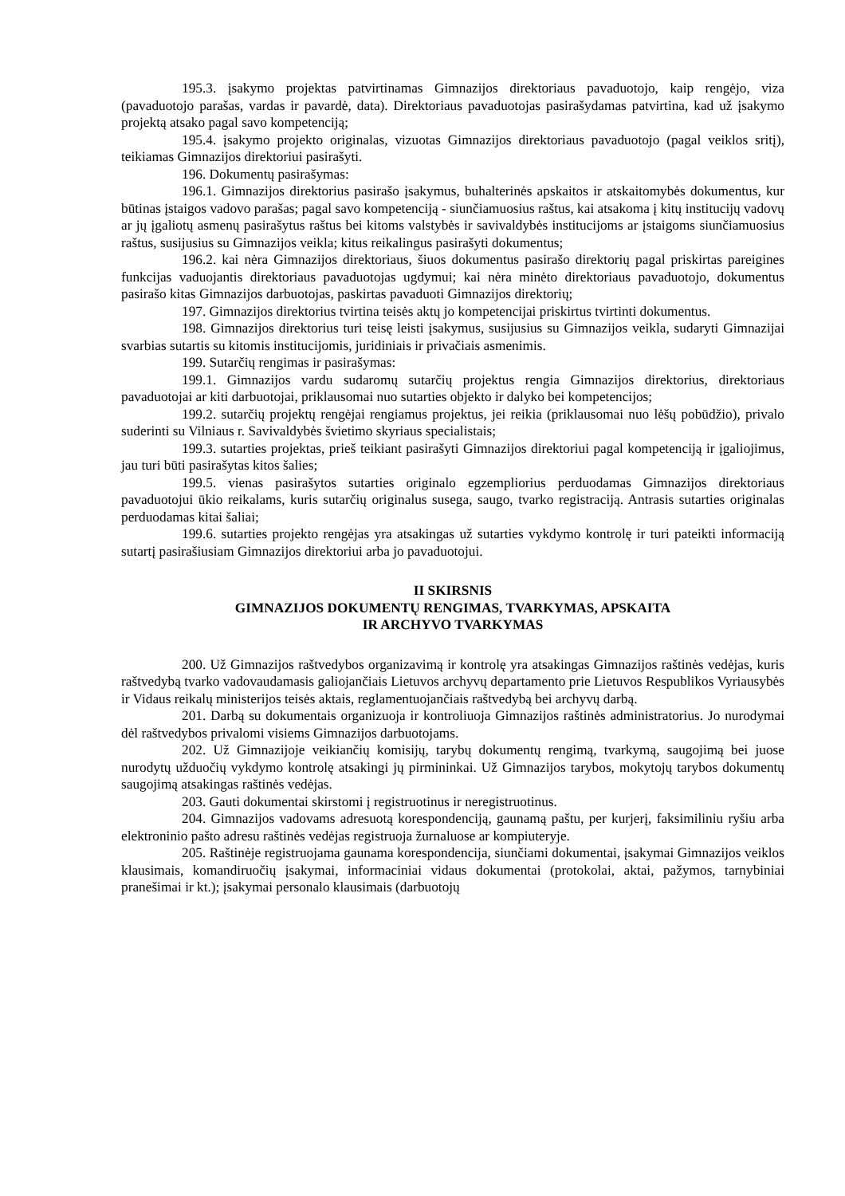195.3. įsakymo projektas patvirtinamas Gimnazijos direktoriaus pavaduotojo, kaip rengėjo, viza (pavaduotojo parašas, vardas ir pavardė, data). Direktoriaus pavaduotojas pasirašydamas patvirtina, kad už įsakymo projektą atsako pagal savo kompetenciją;
195.4. įsakymo projekto originalas, vizuotas Gimnazijos direktoriaus pavaduotojo (pagal veiklos sritį), teikiamas Gimnazijos direktoriui pasirašyti.
196. Dokumentų pasirašymas:
196.1. Gimnazijos direktorius pasirašo įsakymus, buhalterinės apskaitos ir atskaitomybės dokumentus, kur būtinas įstaigos vadovo parašas; pagal savo kompetenciją - siunčiamuosius raštus, kai atsakoma į kitų institucijų vadovų ar jų įgaliotų asmenų pasirašytus raštus bei kitoms valstybės ir savivaldybės institucijoms ar įstaigoms siunčiamuosius raštus, susijusius su Gimnazijos veikla; kitus reikalingus pasirašyti dokumentus;
196.2. kai nėra Gimnazijos direktoriaus, šiuos dokumentus pasirašo direktorių pagal priskirtas pareigines funkcijas vaduojantis direktoriaus pavaduotojas ugdymui; kai nėra minėto direktoriaus pavaduotojo, dokumentus pasirašo kitas Gimnazijos darbuotojas, paskirtas pavaduoti Gimnazijos direktorių;
197. Gimnazijos direktorius tvirtina teisės aktų jo kompetencijai priskirtus tvirtinti dokumentus.
198. Gimnazijos direktorius turi teisę leisti įsakymus, susijusius su Gimnazijos veikla, sudaryti Gimnazijai svarbias sutartis su kitomis institucijomis, juridiniais ir privačiais asmenimis.
199. Sutarčių rengimas ir pasirašymas:
199.1. Gimnazijos vardu sudaromų sutarčių projektus rengia Gimnazijos direktorius, direktoriaus pavaduotojai ar kiti darbuotojai, priklausomai nuo sutarties objekto ir dalyko bei kompetencijos;
199.2. sutarčių projektų rengėjai rengiamus projektus, jei reikia (priklausomai nuo lėšų pobūdžio), privalo suderinti su Vilniaus r. Savivaldybės švietimo skyriaus specialistais;
199.3. sutarties projektas, prieš teikiant pasirašyti Gimnazijos direktoriui pagal kompetenciją ir įgaliojimus, jau turi būti pasirašytas kitos šalies;
199.5. vienas pasirašytos sutarties originalo egzempliorius perduodamas Gimnazijos direktoriaus pavaduotojui ūkio reikalams, kuris sutarčių originalus susega, saugo, tvarko registraciją. Antrasis sutarties originalas perduodamas kitai šaliai;
199.6. sutarties projekto rengėjas yra atsakingas už sutarties vykdymo kontrolę ir turi pateikti informaciją sutartį pasirašiusiam Gimnazijos direktoriui arba jo pavaduotojui.
II SKIRSNIS
GIMNAZIJOS DOKUMENTŲ RENGIMAS, TVARKYMAS, APSKAITA
IR ARCHYVO TVARKYMAS
200. Už Gimnazijos raštvedybos organizavimą ir kontrolę yra atsakingas Gimnazijos raštinės vedėjas, kuris raštvedybą tvarko vadovaudamasis galiojančiais Lietuvos archyvų departamento prie Lietuvos Respublikos Vyriausybės ir Vidaus reikalų ministerijos teisės aktais, reglamentuojančiais raštvedybą bei archyvų darbą.
201. Darbą su dokumentais organizuoja ir kontroliuoja Gimnazijos raštinės administratorius. Jo nurodymai dėl raštvedybos privalomi visiems Gimnazijos darbuotojams.
202. Už Gimnazijoje veikiančių komisijų, tarybų dokumentų rengimą, tvarkymą, saugojimą bei juose nurodytų užduočių vykdymo kontrolę atsakingi jų pirmininkai. Už Gimnazijos tarybos, mokytojų tarybos dokumentų saugojimą atsakingas raštinės vedėjas.
203. Gauti dokumentai skirstomi į registruotinus ir neregistruotinus.
204. Gimnazijos vadovams adresuotą korespondenciją, gaunamą paštu, per kurjerį, faksimiliniu ryšiu arba elektroninio pašto adresu raštinės vedėjas registruoja žurnaluose ar kompiuteryje.
205. Raštinėje registruojama gaunama korespondencija, siunčiami dokumentai, įsakymai Gimnazijos veiklos klausimais, komandiruočių įsakymai, informaciniai vidaus dokumentai (protokolai, aktai, pažymos, tarnybiniai pranešimai ir kt.); įsakymai personalo klausimais (darbuotojų